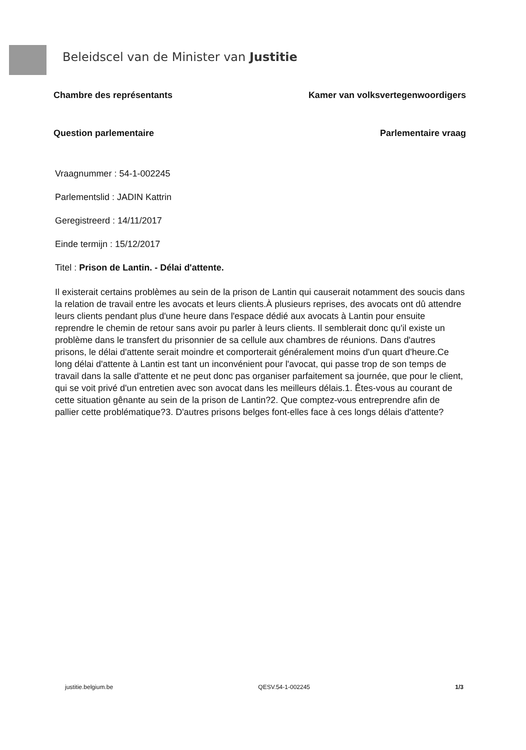Beleidscel van de Minister van Justitie
Chambre des représentants Kamer van volksvertegenwoordigers
Question parlementaire Parlementaire vraag
Vraagnummer : 54-1-002245
Parlementslid : JADIN Kattrin
Geregistreerd : 14/11/2017
Einde termijn : 15/12/2017
Titel : Prison de Lantin. - Délai d'attente.
Il existerait certains problèmes au sein de la prison de Lantin qui causerait notamment des soucis dans la relation de travail entre les avocats et leurs clients.À plusieurs reprises, des avocats ont dû attendre leurs clients pendant plus d'une heure dans l'espace dédié aux avocats à Lantin pour ensuite reprendre le chemin de retour sans avoir pu parler à leurs clients. Il semblerait donc qu'il existe un problème dans le transfert du prisonnier de sa cellule aux chambres de réunions. Dans d'autres prisons, le délai d'attente serait moindre et comporterait généralement moins d'un quart d'heure.Ce long délai d'attente à Lantin est tant un inconvénient pour l'avocat, qui passe trop de son temps de travail dans la salle d'attente et ne peut donc pas organiser parfaitement sa journée, que pour le client, qui se voit privé d'un entretien avec son avocat dans les meilleurs délais.1. Êtes-vous au courant de cette situation gênante au sein de la prison de Lantin?2. Que comptez-vous entreprendre afin de pallier cette problématique?3. D'autres prisons belges font-elles face à ces longs délais d'attente?
justitie.belgium.be QESV.54-1-002245 1/3